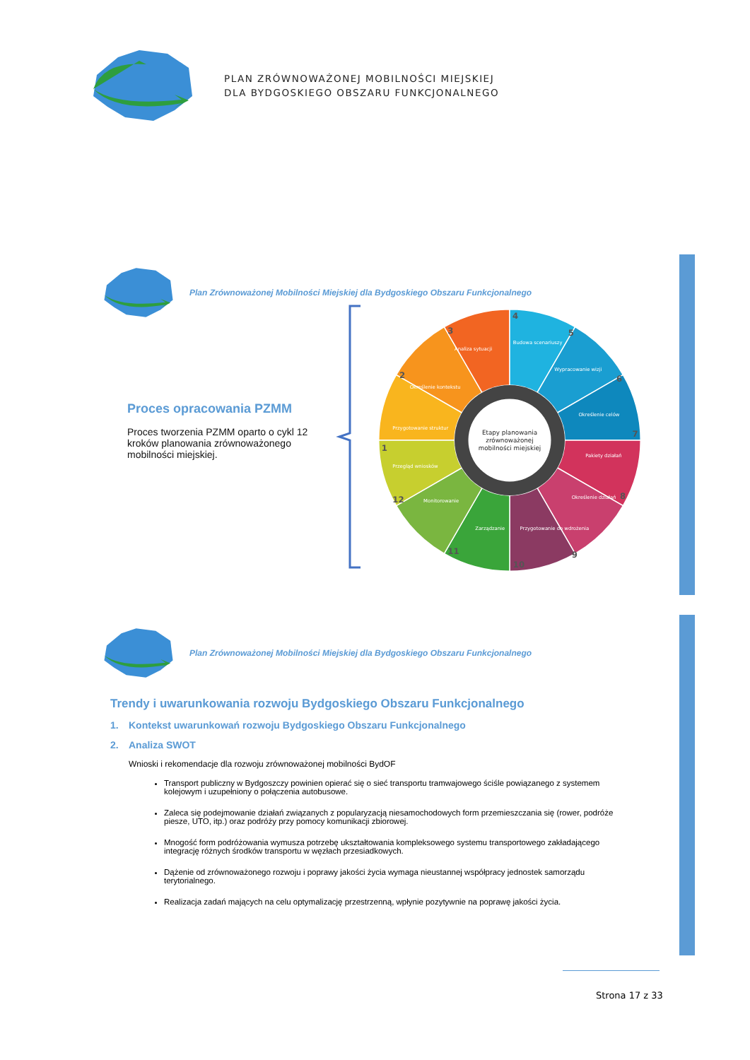PLAN ZRÓWNOWAŻONEJ MOBILNOŚCI MIEJSKIEJ
DLA BYDGOSKIEGO OBSZARU FUNKCJONALNEGO
Plan Zrównoważonej Mobilności Miejskiej dla Bydgoskiego Obszaru Funkcjonalnego
Proces opracowania PZMM
Proces tworzenia PZMM oparto o cykl 12 kroków planowania zrównoważonego mobilności miejskiej.
Przygotowanie struktur
Określenie kontekstu
Analiza sytuacji
Budowa scenariuszy
Wypracowanie wizji
Określenie celów
Pakiety działań
Określenie działań
Przygotowanie do wdrożenia
Zarządzanie
Monitorowanie
Przegląd wniosków
1
2
3
4
5
6
7
8
9
10
11
12
Etapy planowania
zrównoważonej
mobilności miejskiej
Plan Zrównoważonej Mobilności Miejskiej dla Bydgoskiego Obszaru Funkcjonalnego
Trendy i uwarunkowania rozwoju Bydgoskiego Obszaru Funkcjonalnego
1. Kontekst uwarunkowań rozwoju Bydgoskiego Obszaru Funkcjonalnego
2. Analiza SWOT
Wnioski i rekomendacje dla rozwoju zrównoważonej mobilności BydOF
Transport publiczny w Bydgoszczy powinien opierać się o sieć transportu tramwajowego ściśle powiązanego z systemem kolejowym i uzupełniony o połączenia autobusowe.
Zaleca się podejmowanie działań związanych z popularyzacją niesamochodowych form przemieszczania się (rower, podróże piesze, UTO, itp.) oraz podróży przy pomocy komunikacji zbiorowej.
Mnogość form podróżowania wymusza potrzebę ukształtowania kompleksowego systemu transportowego zakładającego integrację różnych środków transportu w węzłach przesiadkowych.
Dążenie od zrównoważonego rozwoju i poprawy jakości życia wymaga nieustannej współpracy jednostek samorządu terytorialnego.
Realizacja zadań mających na celu optymalizację przestrzenną, wpłynie pozytywnie na poprawę jakości życia.
Strona 17 z 33